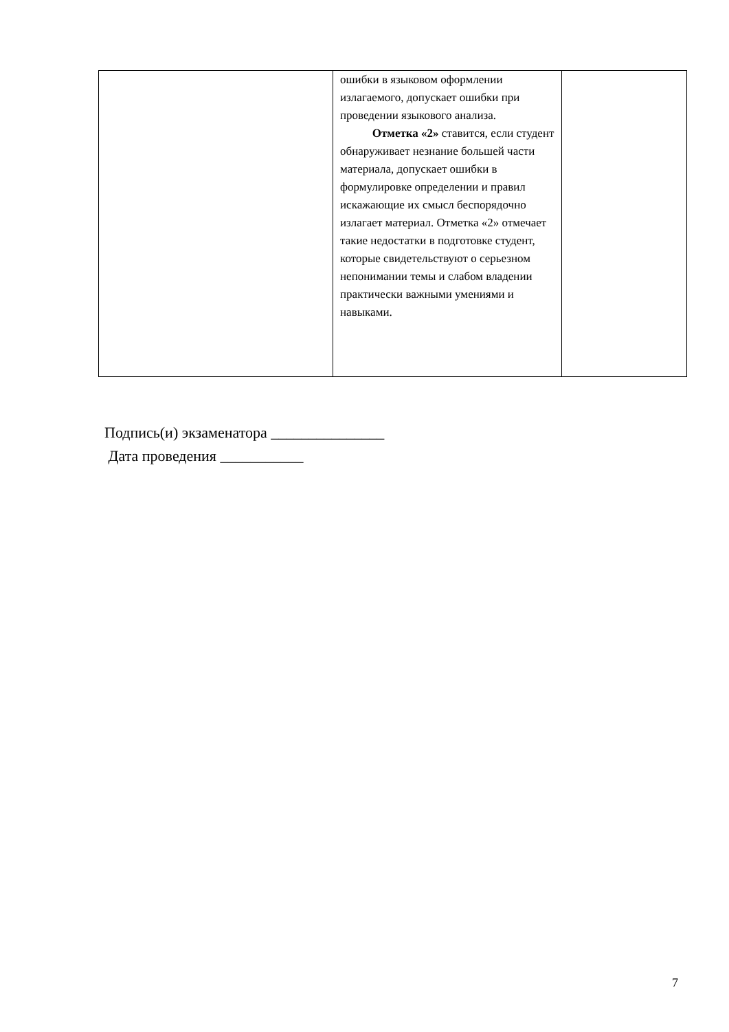| | ошибки в языковом оформлении излагаемого, допускает ошибки при проведении языкового анализа. Отметка «2» ставится, если студент обнаруживает незнание большей части материала, допускает ошибки в формулировке определении и правил искажающие их смысл беспорядочно излагает материал. Отметка «2» отмечает такие недостатки в подготовке студент, которые свидетельствуют о серьезном непонимании темы и слабом владении практически важными умениями и навыками. | |
Подпись(и) экзаменатора _______________
Дата проведения ___________
7